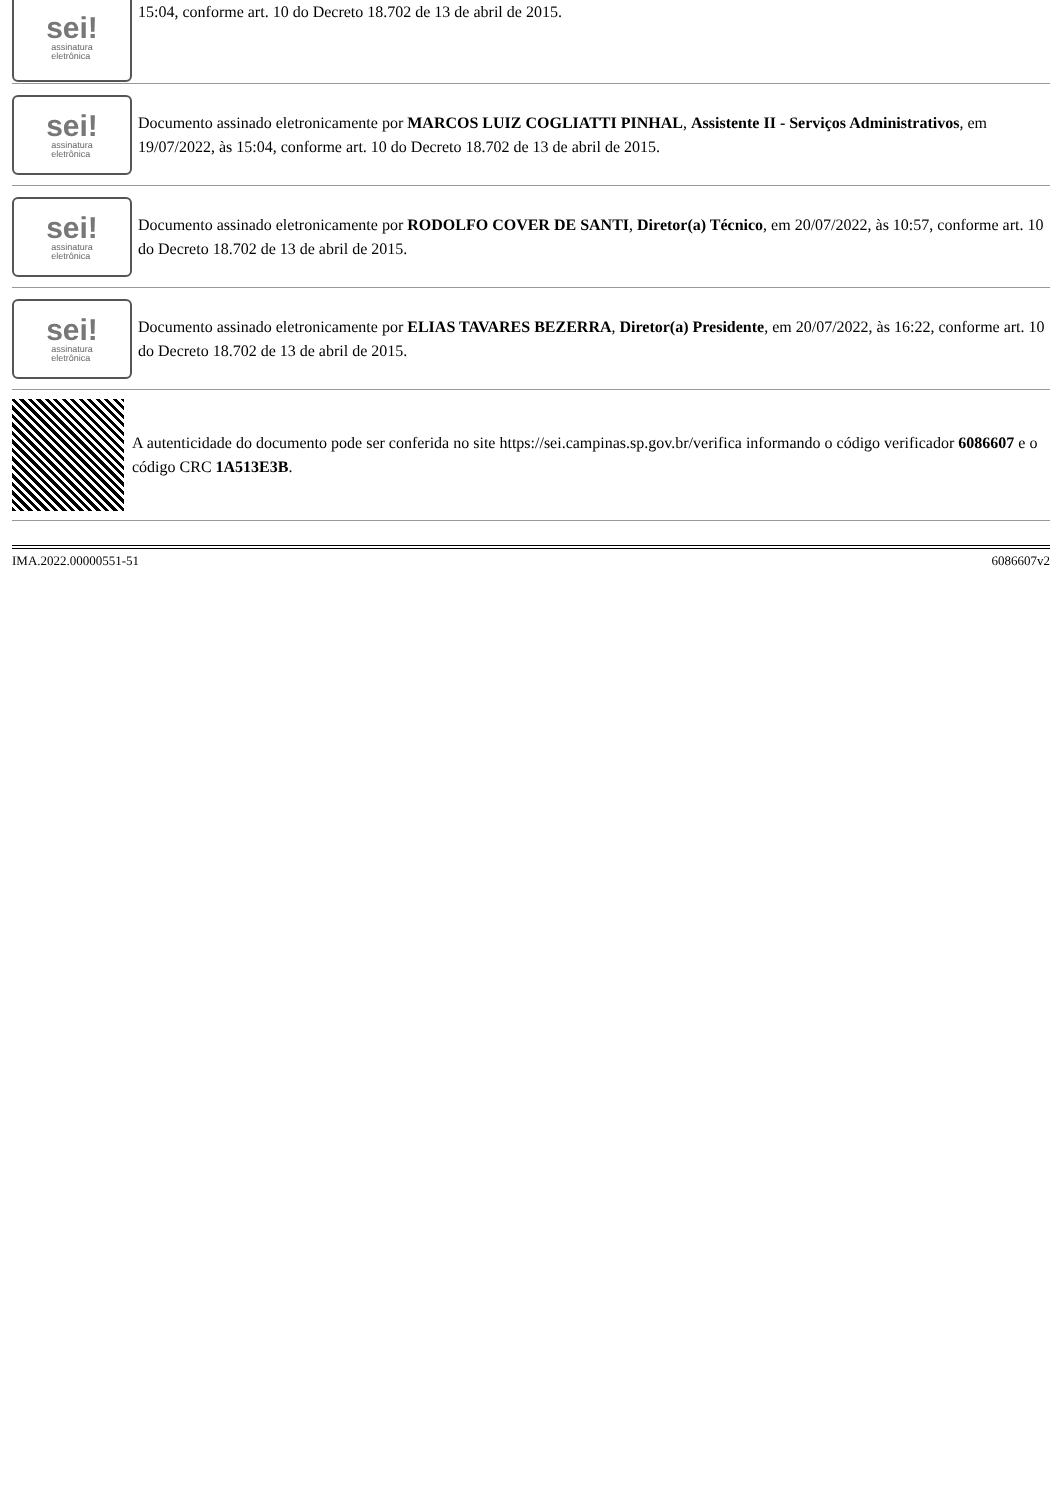sei!
assinatura
eletrônica
15:04, conforme art. 10 do Decreto 18.702 de 13 de abril de 2015.
sei!
assinatura
eletrônica
Documento assinado eletronicamente por MARCOS LUIZ COGLIATTI PINHAL, Assistente II - Serviços Administrativos, em 19/07/2022, às 15:04, conforme art. 10 do Decreto 18.702 de 13 de abril de 2015.
sei!
assinatura
eletrônica
Documento assinado eletronicamente por RODOLFO COVER DE SANTI, Diretor(a) Técnico, em 20/07/2022, às 10:57, conforme art. 10 do Decreto 18.702 de 13 de abril de 2015.
sei!
assinatura
eletrônica
Documento assinado eletronicamente por ELIAS TAVARES BEZERRA, Diretor(a) Presidente, em 20/07/2022, às 16:22, conforme art. 10 do Decreto 18.702 de 13 de abril de 2015.
A autenticidade do documento pode ser conferida no site https://sei.campinas.sp.gov.br/verifica informando o código verificador 6086607 e o código CRC 1A513E3B.
IMA.2022.00000551-51 6086607v2